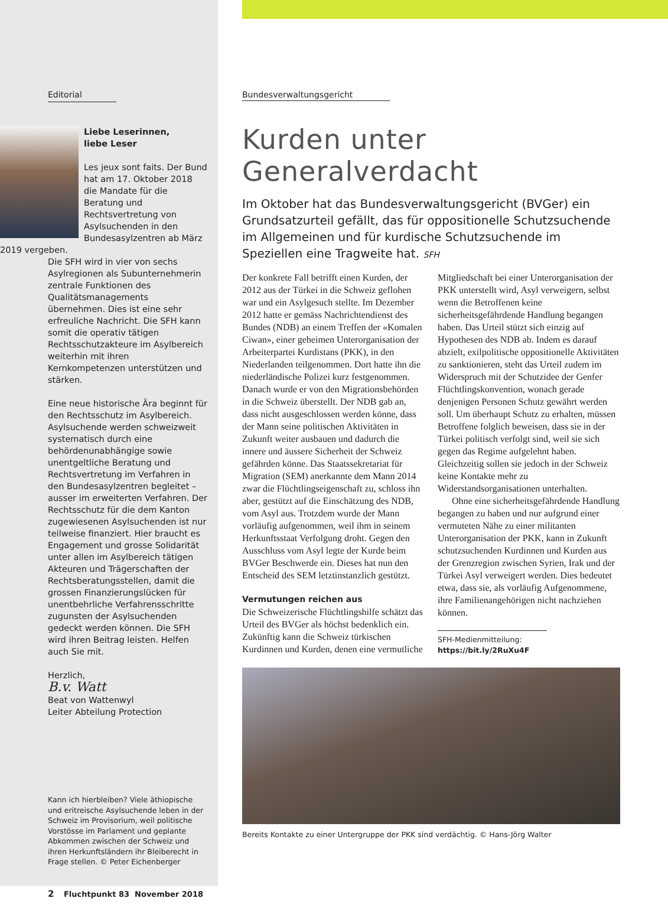Editorial
Liebe Leserinnen,
liebe Leser
Les jeux sont faits. Der Bund hat am 17. Oktober 2018 die Mandate für die Beratung und Rechtsvertretung von Asylsuchenden in den Bundesasylzentren ab März 2019 vergeben.
Die SFH wird in vier von sechs Asylregionen als Subunternehmerin zentrale Funktionen des Qualitätsmanagements übernehmen. Dies ist eine sehr erfreuliche Nachricht. Die SFH kann somit die operativ tätigen Rechtsschutzakteure im Asylbereich weiterhin mit ihren Kernkompetenzen unterstützen und stärken.
Eine neue historische Ära beginnt für den Rechtsschutz im Asylbereich. Asylsuchende werden schweizweit systematisch durch eine behördenunabhängige sowie unentgeltliche Beratung und Rechtsvertretung im Verfahren in den Bundesasylzentren begleitet – ausser im erweiterten Verfahren. Der Rechtsschutz für die dem Kanton zugewiesenen Asylsuchenden ist nur teilweise finanziert. Hier braucht es Engagement und grosse Solidarität unter allen im Asylbereich tätigen Akteuren und Trägerschaften der Rechtsberatungsstellen, damit die grossen Finanzierungslücken für unentbehrliche Verfahrensschritte zugunsten der Asylsuchenden gedeckt werden können. Die SFH wird ihren Beitrag leisten. Helfen auch Sie mit.
Herzlich,
B.v. Watt
Beat von Wattenwyl
Leiter Abteilung Protection
Kann ich hierbleiben? Viele äthiopische und eritreische Asylsuchende leben in der Schweiz im Provisorium, weil politische Vorstösse im Parlament und geplante Abkommen zwischen der Schweiz und ihren Herkunftsländern ihr Bleiberecht in Frage stellen. © Peter Eichenberger
2 Fluchtpunkt 83 November 2018
Bundesverwaltungsgericht
Kurden unter Generalverdacht
Im Oktober hat das Bundesverwaltungsgericht (BVGer) ein Grundsatzurteil gefällt, das für oppositionelle Schutzsuchende im Allgemeinen und für kurdische Schutzsuchende im Speziellen eine Tragweite hat. SFH
Der konkrete Fall betrifft einen Kurden, der 2012 aus der Türkei in die Schweiz geflohen war und ein Asylgesuch stellte. Im Dezember 2012 hatte er gemäss Nachrichtendienst des Bundes (NDB) an einem Treffen der «Komalen Ciwan», einer geheimen Unterorganisation der Arbeiterpartei Kurdistans (PKK), in den Niederlanden teilgenommen. Dort hatte ihn die niederländische Polizei kurz festgenommen. Danach wurde er von den Migrationsbehörden in die Schweiz überstellt. Der NDB gab an, dass nicht ausgeschlossen werden könne, dass der Mann seine politischen Aktivitäten in Zukunft weiter ausbauen und dadurch die innere und äussere Sicherheit der Schweiz gefährden könne. Das Staatssekretariat für Migration (SEM) anerkannte dem Mann 2014 zwar die Flüchtlingseigenschaft zu, schloss ihn aber, gestützt auf die Einschätzung des NDB, vom Asyl aus. Trotzdem wurde der Mann vorläufig aufgenommen, weil ihm in seinem Herkunftsstaat Verfolgung droht. Gegen den Ausschluss vom Asyl legte der Kurde beim BVGer Beschwerde ein. Dieses hat nun den Entscheid des SEM letztinstanzlich gestützt.
Vermutungen reichen aus
Die Schweizerische Flüchtlingshilfe schätzt das Urteil des BVGer als höchst bedenklich ein. Zukünftig kann die Schweiz türkischen Kurdinnen und Kurden, denen eine vermutliche Mitgliedschaft bei einer Unterorganisation der PKK unterstellt wird, Asyl verweigern, selbst wenn die Betroffenen keine sicherheitsgefährdende Handlung begangen haben. Das Urteil stützt sich einzig auf Hypothesen des NDB ab. Indem es darauf abzielt, exilpolitische oppositionelle Aktivitäten zu sanktionieren, steht das Urteil zudem im Widerspruch mit der Schutzidee der Genfer Flüchtlingskonvention, wonach gerade denjenigen Personen Schutz gewährt werden soll. Um überhaupt Schutz zu erhalten, müssen Betroffene folglich beweisen, dass sie in der Türkei politisch verfolgt sind, weil sie sich gegen das Regime aufgelehnt haben. Gleichzeitig sollen sie jedoch in der Schweiz keine Kontakte mehr zu Widerstandsorganisationen unterhalten.
Ohne eine sicherheitsgefährdende Handlung begangen zu haben und nur aufgrund einer vermuteten Nähe zu einer militanten Unterorganisation der PKK, kann in Zukunft schutzsuchenden Kurdinnen und Kurden aus der Grenzregion zwischen Syrien, Irak und der Türkei Asyl verweigert werden. Dies bedeutet etwa, dass sie, als vorläufig Aufgenommene, ihre Familienangehörigen nicht nachziehen können.
SFH-Medienmitteilung:
https://bit.ly/2RuXu4F
Bereits Kontakte zu einer Untergruppe der PKK sind verdächtig. © Hans-Jörg Walter